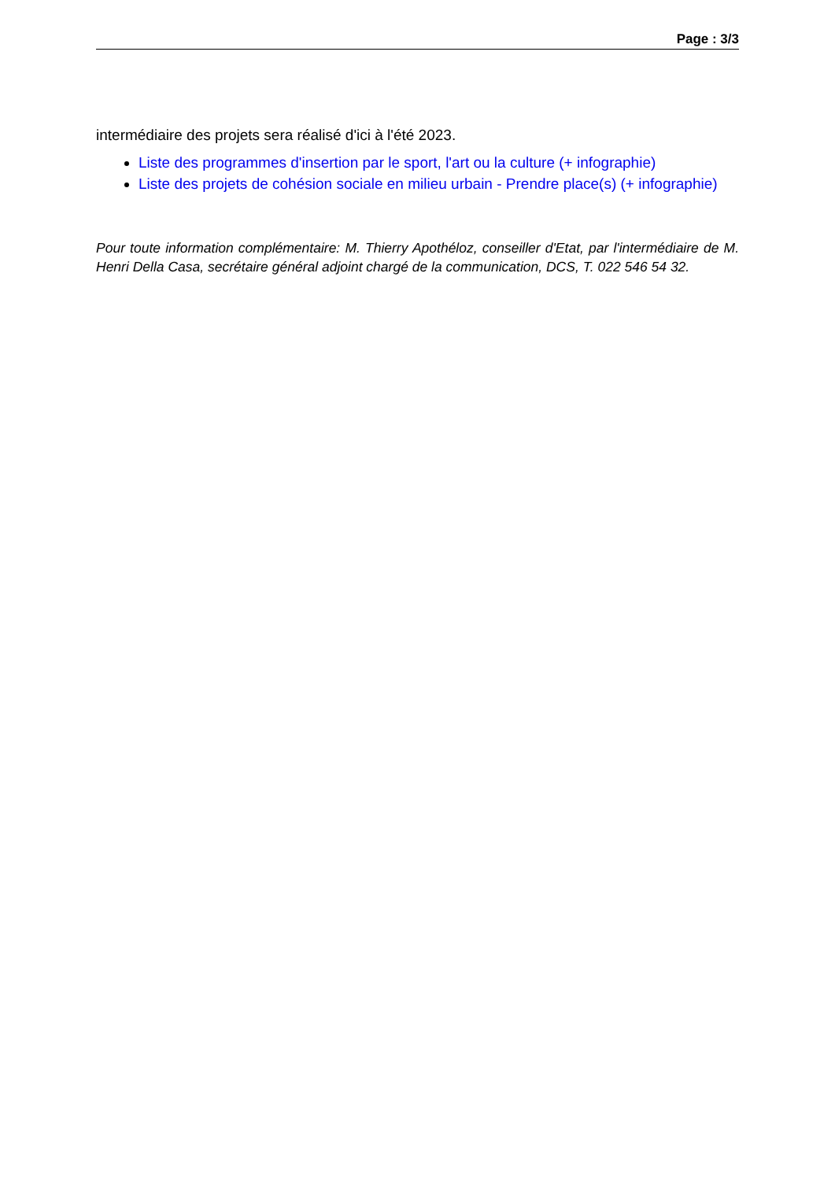Page : 3/3
intermédiaire des projets sera réalisé d'ici à l'été 2023.
Liste des programmes d'insertion par le sport, l'art ou la culture (+ infographie)
Liste des projets de cohésion sociale en milieu urbain - Prendre place(s) (+ infographie)
Pour toute information complémentaire: M. Thierry Apothéloz, conseiller d'Etat, par l'intermédiaire de M. Henri Della Casa, secrétaire général adjoint chargé de la communication, DCS, T. 022 546 54 32.